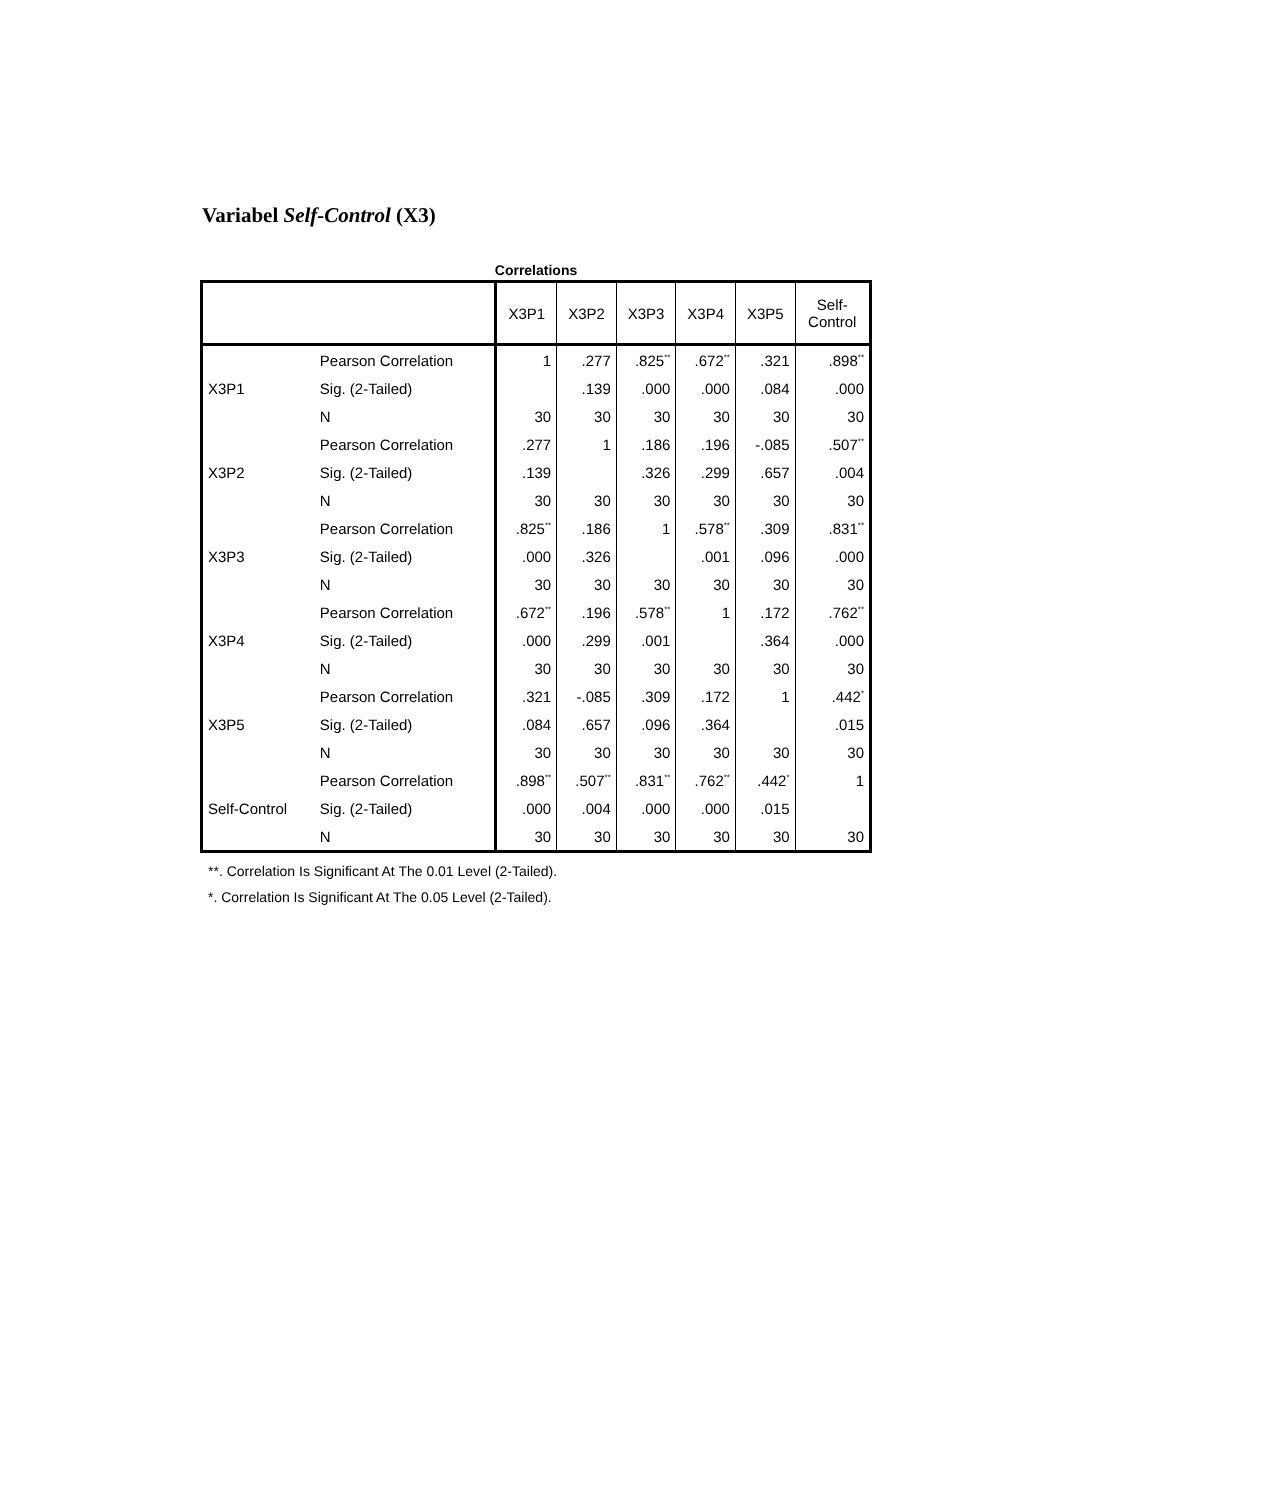Variabel Self-Control (X3)
Correlations
| | | X3P1 | X3P2 | X3P3 | X3P4 | X3P5 | Self- Control |
| --- | --- | --- | --- | --- | --- | --- | --- |
| X3P1 | Pearson Correlation | 1 | .277 | .825<sup>**</sup> | .672<sup>**</sup> | .321 | .898<sup>**</sup> |
| | Sig. (2-Tailed) | | .139 | .000 | .000 | .084 | .000 |
| | N | 30 | 30 | 30 | 30 | 30 | 30 |
| X3P2 | Pearson Correlation | .277 | 1 | .186 | .196 | -.085 | .507<sup>**</sup> |
| | Sig. (2-Tailed) | .139 | | .326 | .299 | .657 | .004 |
| | N | 30 | 30 | 30 | 30 | 30 | 30 |
| X3P3 | Pearson Correlation | .825<sup>**</sup> | .186 | 1 | .578<sup>**</sup> | .309 | .831<sup>**</sup> |
| | Sig. (2-Tailed) | .000 | .326 | | .001 | .096 | .000 |
| | N | 30 | 30 | 30 | 30 | 30 | 30 |
| X3P4 | Pearson Correlation | .672<sup>**</sup> | .196 | .578<sup>**</sup> | 1 | .172 | .762<sup>**</sup> |
| | Sig. (2-Tailed) | .000 | .299 | .001 | | .364 | .000 |
| | N | 30 | 30 | 30 | 30 | 30 | 30 |
| X3P5 | Pearson Correlation | .321 | -.085 | .309 | .172 | 1 | .442<sup>*</sup> |
| | Sig. (2-Tailed) | .084 | .657 | .096 | .364 | | .015 |
| | N | 30 | 30 | 30 | 30 | 30 | 30 |
| Self-Control | Pearson Correlation | .898<sup>**</sup> | .507<sup>**</sup> | .831<sup>**</sup> | .762<sup>**</sup> | .442<sup>*</sup> | 1 |
| | Sig. (2-Tailed) | .000 | .004 | .000 | .000 | .015 | |
| | N | 30 | 30 | 30 | 30 | 30 | 30 |
**. Correlation Is Significant At The 0.01 Level (2-Tailed).
*. Correlation Is Significant At The 0.05 Level (2-Tailed).